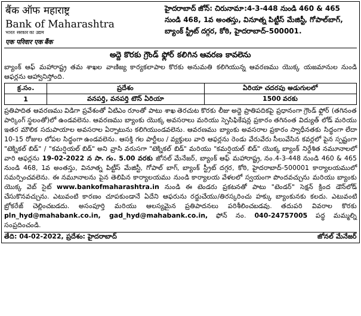बैंक ऑफ महाराष्ट्र
Bank of Maharashtra
भारत सरकार का उद्यम
एक परिवार एक बैंक
హైదరాబాద్ జోన్: చిరునామా:4-3-448 నుండి 460 & 465 నుండి 468, 1వ అంతస్తు, వినూత్న పిట్టీస్ మేజిస్టీ, గోపాల్‌బాగ్, బ్యాంక్ స్ట్రీట్ దగ్గర, కోఠి, హైదరాబాద్–500001.
అద్దె కొరకు గ్రౌండ్ ఫ్లోర్ కలిగిన ఆవరణ కావలెను
బ్యాంక్ ఆఫ్ మహారాష్ట్ర తమ శాఖల వాణిజ్య కార్యకలాపాల కొరకు అనుమతి కలిగియున్న ఆవరణము యొక్క యజమానుల నుండి ఆఫర్లను ఆహ్వానిస్తోంది.
| క్ర.సం. | ప్రదేశం | ఏరియా చదరపు అడుగులలో |
| --- | --- | --- |
| 1 | వనపర్తి, వనపర్తి టౌన్ ఏరియా | 1500 వరకు |
ప్రతిపాదిత ఆవరణము విడిగా ప్రవేశంతో ఏటిఎం రూంతో పాటు శాఖ తెరచుట కొరకు లీజు అద్దె ప్రాతిపదికపై ప్రధానంగా గ్రౌండ్ ఫ్లోర్ (తగినంత పార్కింగ్ స్థలంతో)లో ఉండవలెను. ఆవరణము బ్యాంకు యొక్క అవసరాలు మరియు స్పెసిఫికేషన్ల ప్రకారం తగినంత విద్యుత్ లోడ్ మరియు ఇతర మౌలిక సదుపాయాల అవసరాల ఏర్పాటును కలిగియుండవలెను. ఆవరణము బ్యాంకు అవసరాల ప్రకారం స్వాధీనతకు సిద్ధంగా లేదా 10-15 రోజుల లోపల సిద్ధంగా ఉండవలెను. ఆసక్తి గల పార్టీలు / వ్యక్తులు వారి ఆఫర్లను రెండు వేరువేరు సీలువేసిన కవర్లలో పైన స్పష్టంగా "టెక్నికల్ బిడ్" / "కమర్షియల్ బిడ్" అని వ్రాసి వరుసగా "టెక్నికల్ బిడ్" మరియు "కమర్షియల్ బిడ్" యొక్క బ్యాంక్ నిర్దేశిత నమూనాలలో వారి ఆఫర్లను 19-02-2022 న సా. గం. 5.00 వరకు జోనల్ మేనేజర్, బ్యాంక్ ఆఫ్ మహారాష్ట్ర, నం.4-3-448 నుండి 460 & 465 నుండి 468, 1వ అంతస్తు, వినూత్న పిట్టీస్ మేజిస్టీ, గోపాల్ బాగ్, బ్యాంక్ స్ట్రీట్ దగ్గర, కోఠి, హైదరాబాద్-500001 కార్యాలయములో సమర్పించవలెను. ఈ నమూనాలను పైన తెలిపిన కార్యాలయము నుండి కార్యాలయ వేళలలో స్వయంగా పొందవచ్చును మరియు బ్యాంకు యొక్క వెబ్ సైట్ www.bankofmaharashtra.in నుండి ఈ టెండరు ప్రకటనతో పాటు "టెండర్" సెక్షన్ క్రింద డౌన్‌లోడ్ చేసుకొనవచ్చును. ఎటువంటి కారణం చూపకుండానే ఏదేని ఆఫరును రద్దుచేయు/తిరస్కరించు హక్కు బ్యాంకునకు కలదు. ఎటువంటి బ్రోకరేజ్ చెల్లించబడదు. అసంపూర్తి మరియు ఆలస్యమైన ప్రతిపాదనలు పరిశీలించబడవు. తదుపరి వివరాల కొరకు pln_hyd@mahabank.co.in, gad_hyd@mahabank.co.in, ఫోన్ నం. 040-24757005 పద్ధ మమ్మల్ని సంప్రదించండి.
తేది: 04-02-2022, ప్రదేశం: హైదరాబాద్ జోనల్ మేనేజర్